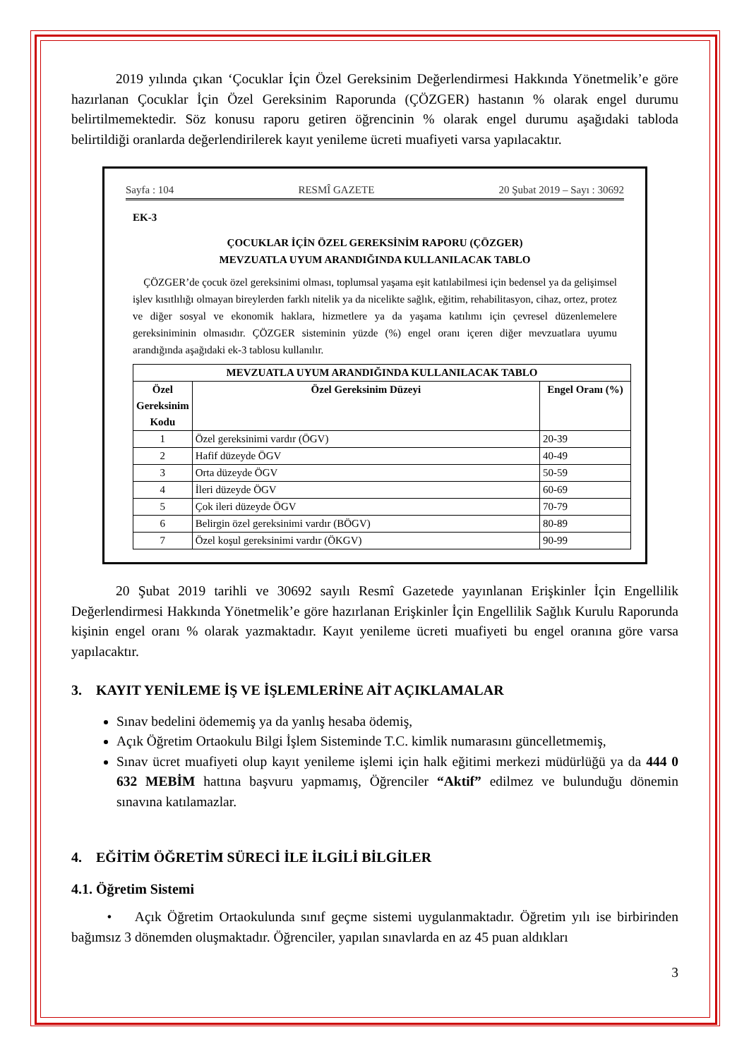2019 yılında çıkan ‘Çocuklar İçin Özel Gereksinim Değerlendirmesi Hakkında Yönetmelik’e göre hazırlanan Çocuklar İçin Özel Gereksinim Raporunda (ÇÖZGER) hastanın % olarak engel durumu belirtilmemektedir. Söz konusu raporu getiren öğrencinin % olarak engel durumu aşağıdaki tabloda belirtildiği oranlarda değerlendirilerek kayıt yenileme ücreti muafiyeti varsa yapılacaktır.
Sayfa : 104 RESMÎ GAZETE 20 Şubat 2019 – Sayı : 30692
EK-3
ÇOCUKLAR İÇİN ÖZEL GEREKSİNİM RAPORU (ÇÖZGER)
MEVZUATLA UYUM ARANDIĞINDA KULLANILACAK TABLO
ÇÖZGER’de çocuk özel gereksinimi olması, toplumsal yaşama eşit katılabilmesi için bedensel ya da gelişimsel işlev kısıtlılığı olmayan bireylerden farklı nitelik ya da nicelikte sağlık, eğitim, rehabilitasyon, cihaz, ortez, protez ve diğer sosyal ve ekonomik haklara, hizmetlere ya da yaşama katılımı için çevresel düzenlemelere gereksiniminin olmasıdır. ÇÖZGER sisteminin yüzde (%) engel oranı içeren diğer mevzuatlara uyumu arandığında aşağıdaki ek-3 tablosu kullanılır.
| MEVZUATLA UYUM ARANDIĞINDA KULLANILACAK TABLO | | |
| --- | --- | --- |
| Özel Gereksinim Kodu | Özel Gereksinim Düzeyi | Engel Oranı (%) |
| 1 | Özel gereksinimi vardır (ÖGV) | 20-39 |
| 2 | Hafif düzeyde ÖGV | 40-49 |
| 3 | Orta düzeyde ÖGV | 50-59 |
| 4 | İleri düzeyde ÖGV | 60-69 |
| 5 | Çok ileri düzeyde ÖGV | 70-79 |
| 6 | Belirgin özel gereksinimi vardır (BÖGV) | 80-89 |
| 7 | Özel koşul gereksinimi vardır (ÖKGV) | 90-99 |
20 Şubat 2019 tarihli ve 30692 sayılı Resmî Gazetede yayınlanan Erişkinler İçin Engellilik Değerlendirmesi Hakkında Yönetmelik’e göre hazırlanan Erişkinler İçin Engellilik Sağlık Kurulu Raporunda kişinin engel oranı % olarak yazmaktadır. Kayıt yenileme ücreti muafiyeti bu engel oranına göre varsa yapılacaktır.
3. KAYIT YENİLEME İŞ VE İŞLEMLERİNE AİT AÇIKLAMALAR
Sınav bedelini ödememiş ya da yanlış hesaba ödemiş,
Açık Öğretim Ortaokulu Bilgi İşlem Sisteminde T.C. kimlik numarasını güncelletmemiş,
Sınav ücret muafiyeti olup kayıt yenileme işlemi için halk eğitimi merkezi müdürlüğü ya da 444 0 632 MEBİM hattına başvuru yapmamış, Öğrenciler “Aktif” edilmez ve bulunduğu dönemin sınavına katılamazlar.
4. EĞİTİM ÖĞRETİM SÜRECİ İLE İLGİLİ BİLGİLER
4.1. Öğretim Sistemi
• Açık Öğretim Ortaokulunda sınıf geçme sistemi uygulanmaktadır. Öğretim yılı ise birbirinden bağımsız 3 dönemden oluşmaktadır. Öğrenciler, yapılan sınavlarda en az 45 puan aldıkları
3